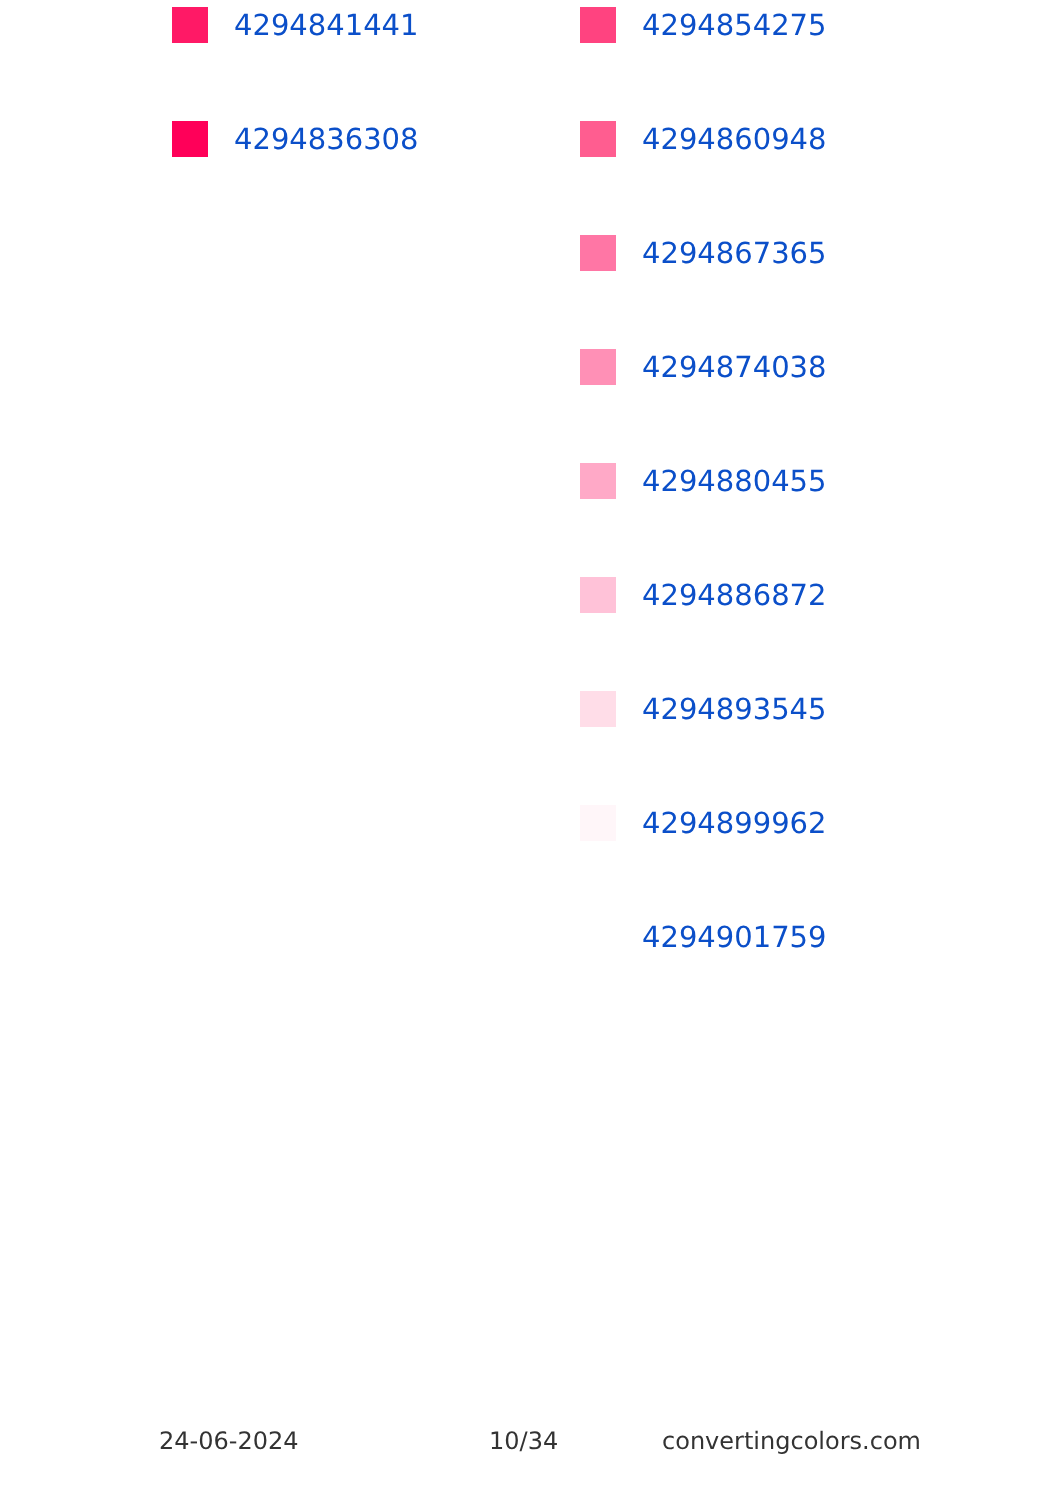4294841441
4294836308
4294854275
4294860948
4294867365
4294874038
4294880455
4294886872
4294893545
4294899962
4294901759
24-06-2024 10/34 convertingcolors.com